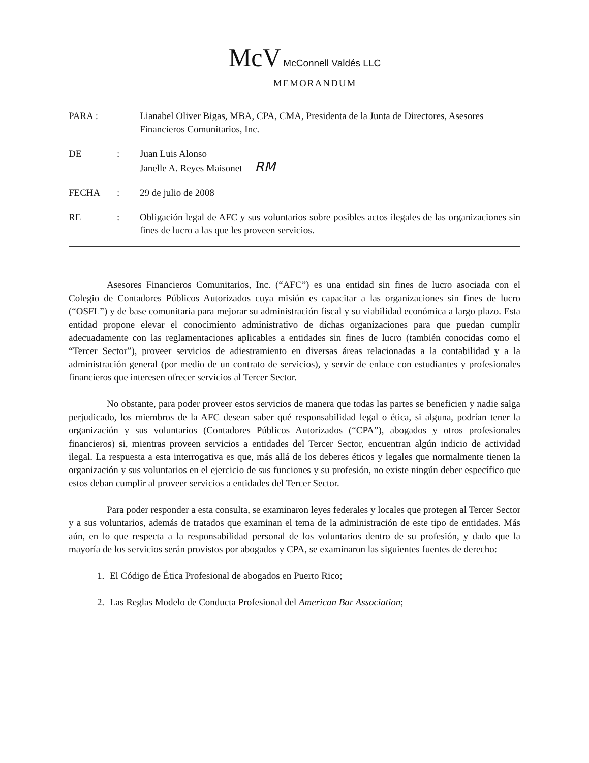McV McConnell Valdés LLC
MEMORANDUM
| PARA : | | Lianabel Oliver Bigas, MBA, CPA, CMA, Presidenta de la Junta de Directores, Asesores Financieros Comunitarios, Inc. |
| DE | : | Juan Luis Alonso Janelle A. Reyes Maisonet RM |
| FECHA | : | 29 de julio de 2008 |
| RE | : | Obligación legal de AFC y sus voluntarios sobre posibles actos ilegales de las organizaciones sin fines de lucro a las que les proveen servicios. |
Asesores Financieros Comunitarios, Inc. (“AFC”) es una entidad sin fines de lucro asociada con el Colegio de Contadores Públicos Autorizados cuya misión es capacitar a las organizaciones sin fines de lucro (“OSFL”) y de base comunitaria para mejorar su administración fiscal y su viabilidad económica a largo plazo. Esta entidad propone elevar el conocimiento administrativo de dichas organizaciones para que puedan cumplir adecuadamente con las reglamentaciones aplicables a entidades sin fines de lucro (también conocidas como el “Tercer Sector”), proveer servicios de adiestramiento en diversas áreas relacionadas a la contabilidad y a la administración general (por medio de un contrato de servicios), y servir de enlace con estudiantes y profesionales financieros que interesen ofrecer servicios al Tercer Sector.
No obstante, para poder proveer estos servicios de manera que todas las partes se beneficien y nadie salga perjudicado, los miembros de la AFC desean saber qué responsabilidad legal o ética, si alguna, podrían tener la organización y sus voluntarios (Contadores Públicos Autorizados (“CPA”), abogados y otros profesionales financieros) si, mientras proveen servicios a entidades del Tercer Sector, encuentran algún indicio de actividad ilegal. La respuesta a esta interrogativa es que, más allá de los deberes éticos y legales que normalmente tienen la organización y sus voluntarios en el ejercicio de sus funciones y su profesión, no existe ningún deber específico que estos deban cumplir al proveer servicios a entidades del Tercer Sector.
Para poder responder a esta consulta, se examinaron leyes federales y locales que protegen al Tercer Sector y a sus voluntarios, además de tratados que examinan el tema de la administración de este tipo de entidades. Más aún, en lo que respecta a la responsabilidad personal de los voluntarios dentro de su profesión, y dado que la mayoría de los servicios serán provistos por abogados y CPA, se examinaron las siguientes fuentes de derecho:
1. El Código de Ética Profesional de abogados en Puerto Rico;
2. Las Reglas Modelo de Conducta Profesional del American Bar Association;